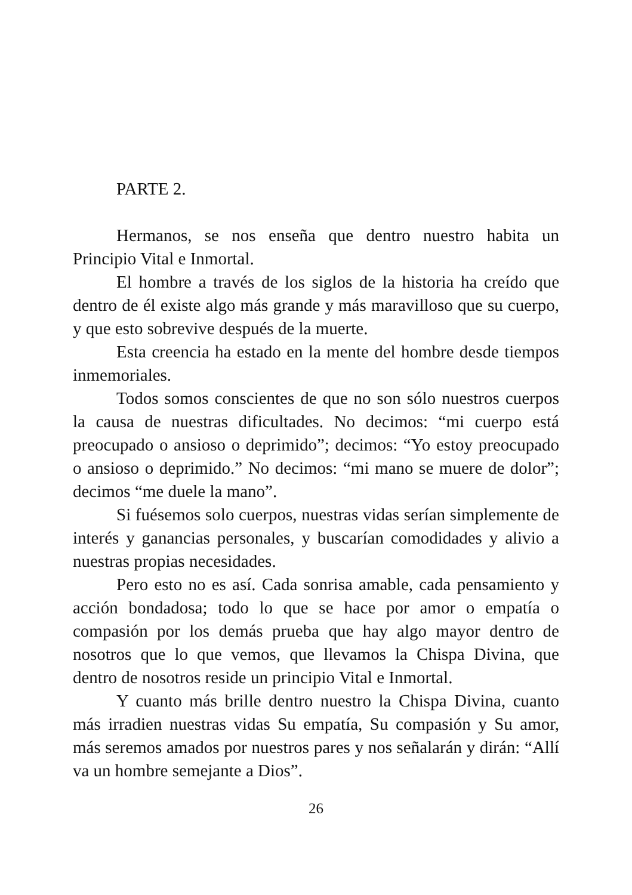PARTE 2.
Hermanos, se nos enseña que dentro nuestro habita un Principio Vital e Inmortal.
El hombre a través de los siglos de la historia ha creído que dentro de él existe algo más grande y más maravilloso que su cuerpo, y que esto sobrevive después de la muerte.
Esta creencia ha estado en la mente del hombre desde tiempos inmemoriales.
Todos somos conscientes de que no son sólo nuestros cuerpos la causa de nuestras dificultades. No decimos: “mi cuerpo está preocupado o ansioso o deprimido”; decimos: “Yo estoy preocupado o ansioso o deprimido.” No decimos: “mi mano se muere de dolor”; decimos “me duele la mano”.
Si fuésemos solo cuerpos, nuestras vidas serían simplemente de interés y ganancias personales, y buscarían comodidades y alivio a nuestras propias necesidades.
Pero esto no es así. Cada sonrisa amable, cada pensamiento y acción bondadosa; todo lo que se hace por amor o empatía o compasión por los demás prueba que hay algo mayor dentro de nosotros que lo que vemos, que llevamos la Chispa Divina, que dentro de nosotros reside un principio Vital e Inmortal.
Y cuanto más brille dentro nuestro la Chispa Divina, cuanto más irradien nuestras vidas Su empatía, Su compasión y Su amor, más seremos amados por nuestros pares y nos señalarán y dirán: “Allí va un hombre semejante a Dios”.
26